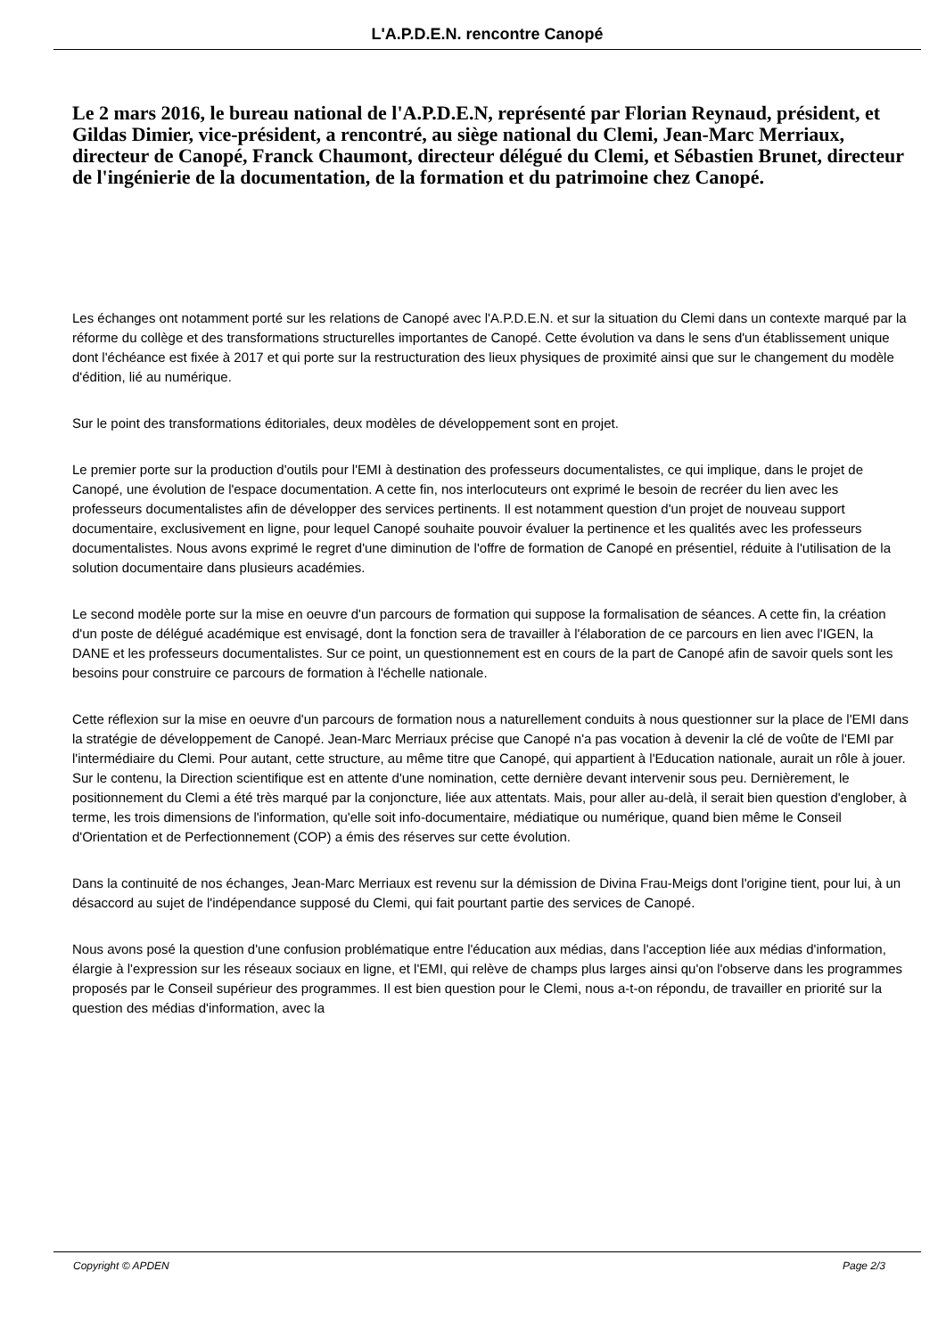L'A.P.D.E.N. rencontre Canopé
Le 2 mars 2016, le bureau national de l'A.P.D.E.N, représenté par Florian Reynaud, président, et Gildas Dimier, vice-président, a rencontré, au siège national du Clemi, Jean-Marc Merriaux, directeur de Canopé, Franck Chaumont, directeur délégué du Clemi, et Sébastien Brunet, directeur de l'ingénierie de la documentation, de la formation et du patrimoine chez Canopé.
Les échanges ont notamment porté sur les relations de Canopé avec l'A.P.D.E.N. et sur la situation du Clemi dans un contexte marqué par la réforme du collège et des transformations structurelles importantes de Canopé. Cette évolution va dans le sens d'un établissement unique dont l'échéance est fixée à 2017 et qui porte sur la restructuration des lieux physiques de proximité ainsi que sur le changement du modèle d'édition, lié au numérique.
Sur le point des transformations éditoriales, deux modèles de développement sont en projet.
Le premier porte sur la production d'outils pour l'EMI à destination des professeurs documentalistes, ce qui implique, dans le projet de Canopé, une évolution de l'espace documentation. A cette fin, nos interlocuteurs ont exprimé le besoin de recréer du lien avec les professeurs documentalistes afin de développer des services pertinents. Il est notamment question d'un projet de nouveau support documentaire, exclusivement en ligne, pour lequel Canopé souhaite pouvoir évaluer la pertinence et les qualités avec les professeurs documentalistes. Nous avons exprimé le regret d'une diminution de l'offre de formation de Canopé en présentiel, réduite à l'utilisation de la solution documentaire dans plusieurs académies.
Le second modèle porte sur la mise en oeuvre d'un parcours de formation qui suppose la formalisation de séances. A cette fin, la création d'un poste de délégué académique est envisagé, dont la fonction sera de travailler à l'élaboration de ce parcours en lien avec l'IGEN, la DANE et les professeurs documentalistes. Sur ce point, un questionnement est en cours de la part de Canopé afin de savoir quels sont les besoins pour construire ce parcours de formation à l'échelle nationale.
Cette réflexion sur la mise en oeuvre d'un parcours de formation nous a naturellement conduits à nous questionner sur la place de l'EMI dans la stratégie de développement de Canopé. Jean-Marc Merriaux précise que Canopé n'a pas vocation à devenir la clé de voûte de l'EMI par l'intermédiaire du Clemi. Pour autant, cette structure, au même titre que Canopé, qui appartient à l'Education nationale, aurait un rôle à jouer. Sur le contenu, la Direction scientifique est en attente d'une nomination, cette dernière devant intervenir sous peu. Dernièrement, le positionnement du Clemi a été très marqué par la conjoncture, liée aux attentats. Mais, pour aller au-delà, il serait bien question d'englober, à terme, les trois dimensions de l'information, qu'elle soit info-documentaire, médiatique ou numérique, quand bien même le Conseil d'Orientation et de Perfectionnement (COP) a émis des réserves sur cette évolution.
Dans la continuité de nos échanges, Jean-Marc Merriaux est revenu sur la démission de Divina Frau-Meigs dont l'origine tient, pour lui, à un désaccord au sujet de l'indépendance supposé du Clemi, qui fait pourtant partie des services de Canopé.
Nous avons posé la question d'une confusion problématique entre l'éducation aux médias, dans l'acception liée aux médias d'information, élargie à l'expression sur les réseaux sociaux en ligne, et l'EMI, qui relève de champs plus larges ainsi qu'on l'observe dans les programmes proposés par le Conseil supérieur des programmes. Il est bien question pour le Clemi, nous a-t-on répondu, de travailler en priorité sur la question des médias d'information, avec la
Copyright © APDEN Page 2/3